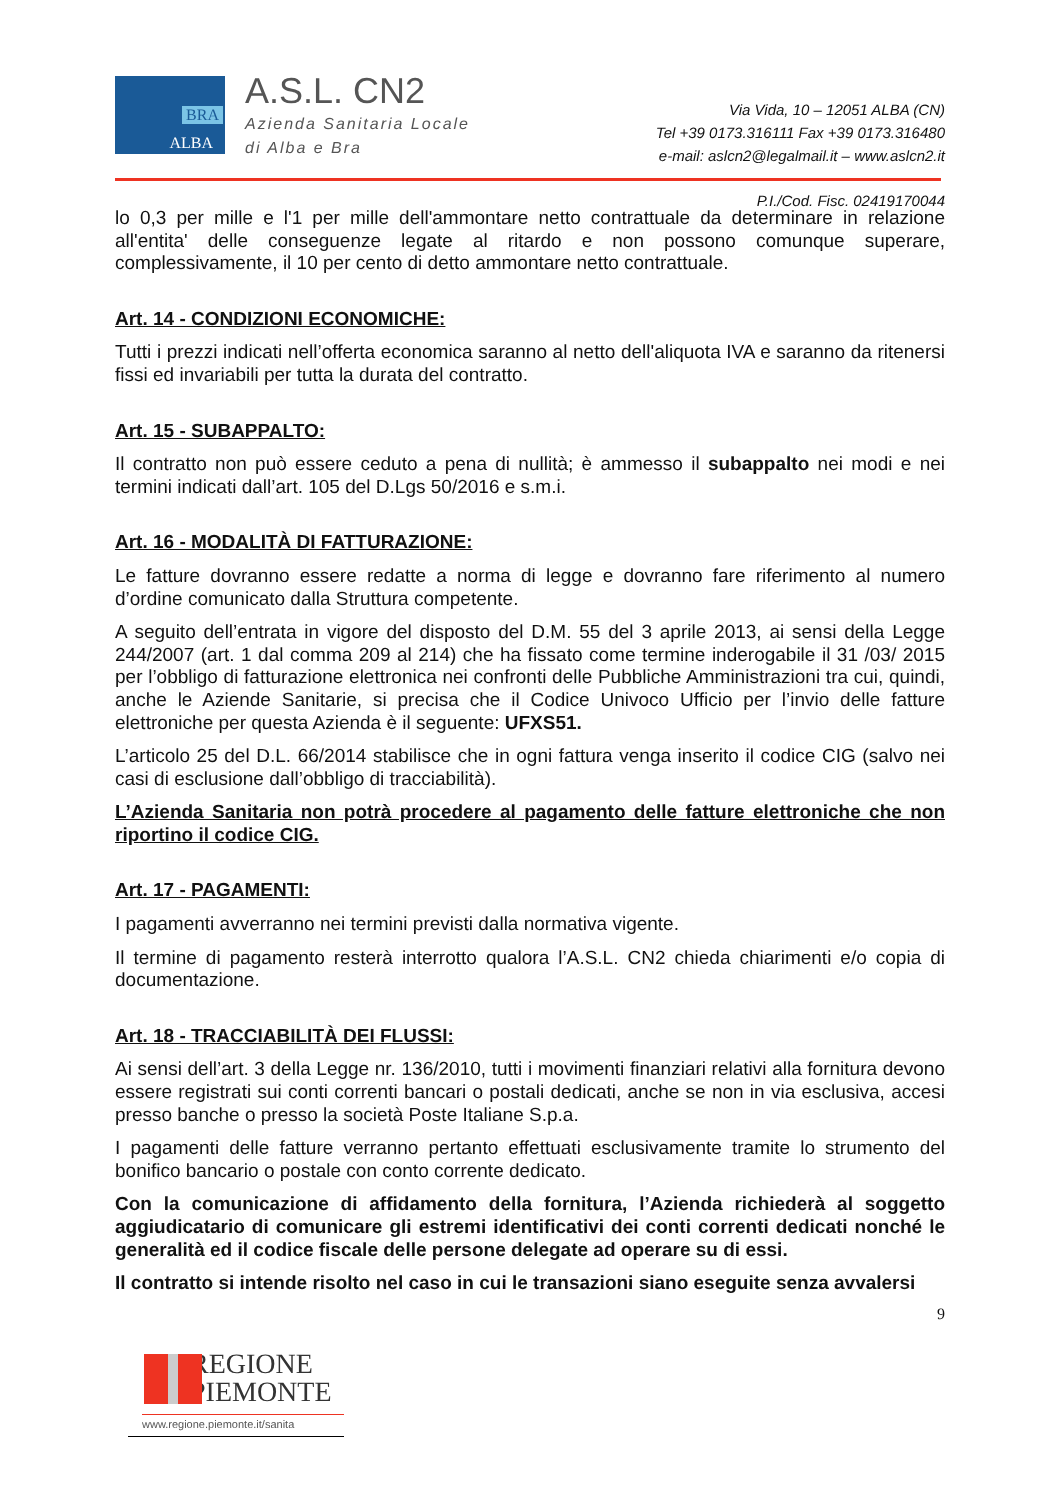BRA
ALBA
A.S.L. CN2
Azienda Sanitaria Locale
di Alba e Bra
Via Vida, 10 – 12051 ALBA (CN)
Tel +39 0173.316111 Fax +39 0173.316480
e-mail: aslcn2@legalmail.it – www.aslcn2.it
P.I./Cod. Fisc. 02419170044
lo 0,3 per mille e l'1 per mille dell'ammontare netto contrattuale da determinare in relazione all'entita' delle conseguenze legate al ritardo e non possono comunque superare, complessivamente, il 10 per cento di detto ammontare netto contrattuale.
Art. 14 - CONDIZIONI ECONOMICHE:
Tutti i prezzi indicati nell’offerta economica saranno al netto dell'aliquota IVA e saranno da ritenersi fissi ed invariabili per tutta la durata del contratto.
Art. 15 - SUBAPPALTO:
Il contratto non può essere ceduto a pena di nullità; è ammesso il subappalto nei modi e nei termini indicati dall’art. 105 del D.Lgs 50/2016 e s.m.i.
Art. 16 - MODALITÀ DI FATTURAZIONE:
Le fatture dovranno essere redatte a norma di legge e dovranno fare riferimento al numero d’ordine comunicato dalla Struttura competente.
A seguito dell’entrata in vigore del disposto del D.M. 55 del 3 aprile 2013, ai sensi della Legge 244/2007 (art. 1 dal comma 209 al 214) che ha fissato come termine inderogabile il 31 /03/ 2015 per l’obbligo di fatturazione elettronica nei confronti delle Pubbliche Amministrazioni tra cui, quindi, anche le Aziende Sanitarie, si precisa che il Codice Univoco Ufficio per l’invio delle fatture elettroniche per questa Azienda è il seguente: UFXS51.
L’articolo 25 del D.L. 66/2014 stabilisce che in ogni fattura venga inserito il codice CIG (salvo nei casi di esclusione dall’obbligo di tracciabilità).
L’Azienda Sanitaria non potrà procedere al pagamento delle fatture elettroniche che non riportino il codice CIG.
Art. 17 - PAGAMENTI:
I pagamenti avverranno nei termini previsti dalla normativa vigente.
Il termine di pagamento resterà interrotto qualora l’A.S.L. CN2 chieda chiarimenti e/o copia di documentazione.
Art. 18 - TRACCIABILITÀ DEI FLUSSI:
Ai sensi dell’art. 3 della Legge nr. 136/2010, tutti i movimenti finanziari relativi alla fornitura devono essere registrati sui conti correnti bancari o postali dedicati, anche se non in via esclusiva, accesi presso banche o presso la società Poste Italiane S.p.a.
I pagamenti delle fatture verranno pertanto effettuati esclusivamente tramite lo strumento del bonifico bancario o postale con conto corrente dedicato.
Con la comunicazione di affidamento della fornitura, l’Azienda richiederà al soggetto aggiudicatario di comunicare gli estremi identificativi dei conti correnti dedicati nonché le generalità ed il codice fiscale delle persone delegate ad operare su di essi.
Il contratto si intende risolto nel caso in cui le transazioni siano eseguite senza avvalersi
9
REGIONE
PIEMONTE
www.regione.piemonte.it/sanita